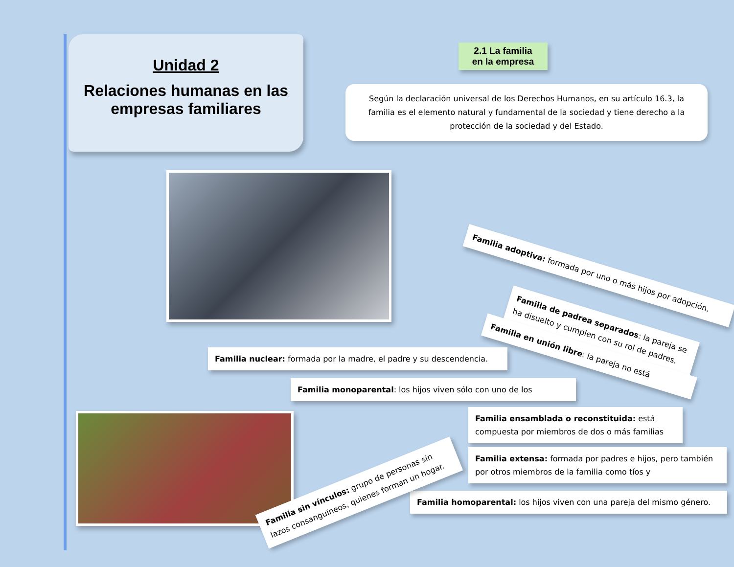Unidad 2
Relaciones humanas en las empresas familiares
2.1 La familia
en la empresa
Según la declaración universal de los Derechos Humanos, en su artículo 16.3, la familia es el elemento natural y fundamental de la sociedad y tiene derecho a la protección de la sociedad y del Estado.
Familia adoptiva: formada por uno o más hijos por adopción.
Familia de padrea separados: la pareja se ha disuelto y cumplen con su rol de padres.
Familia en unión libre: la pareja no está
Familia nuclear: formada por la madre, el padre y su descendencia.
Familia monoparental: los hijos viven sólo con uno de los
Familia ensamblada o reconstituida: está compuesta por miembros de dos o más familias
Familia extensa: formada por padres e hijos, pero también por otros miembros de la familia como tíos y
Familia homoparental: los hijos viven con una pareja del mismo género.
Familia sin vínculos: grupo de personas sin lazos consanguíneos, quienes forman un hogar.